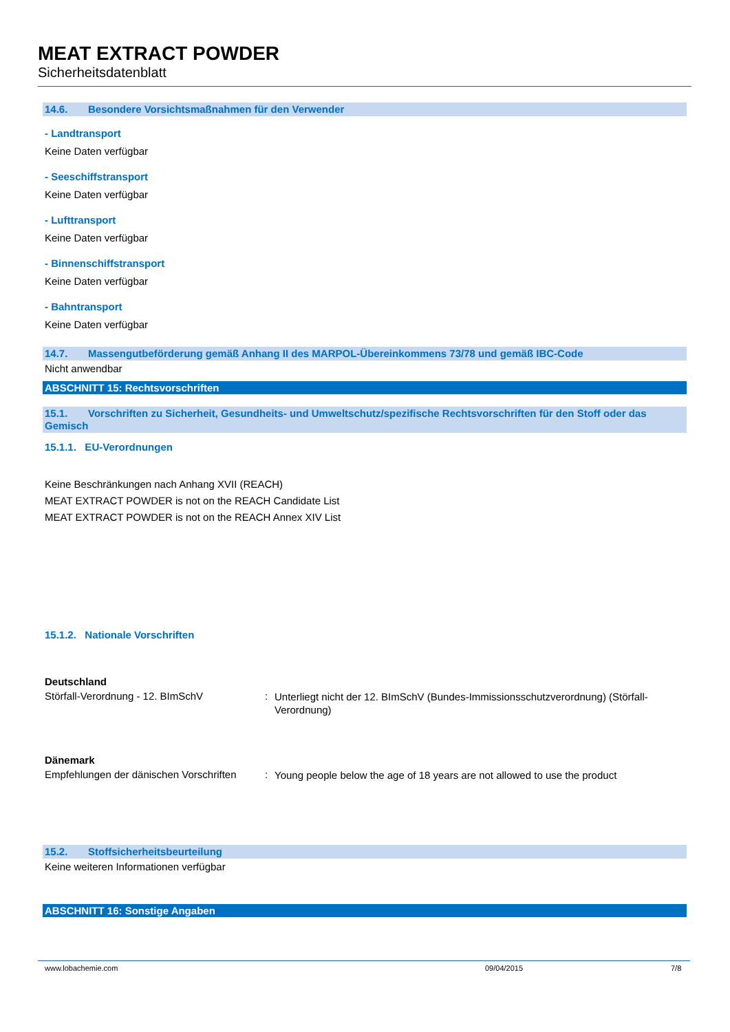MEAT EXTRACT POWDER
Sicherheitsdatenblatt
14.6. Besondere Vorsichtsmaßnahmen für den Verwender
- Landtransport
Keine Daten verfügbar
- Seeschiffstransport
Keine Daten verfügbar
- Lufttransport
Keine Daten verfügbar
- Binnenschiffstransport
Keine Daten verfügbar
- Bahntransport
Keine Daten verfügbar
14.7. Massengutbeförderung gemäß Anhang II des MARPOL-Übereinkommens 73/78 und gemäß IBC-Code
Nicht anwendbar
ABSCHNITT 15: Rechtsvorschriften
15.1. Vorschriften zu Sicherheit, Gesundheits- und Umweltschutz/spezifische Rechtsvorschriften für den Stoff oder das Gemisch
15.1.1. EU-Verordnungen
Keine Beschränkungen nach Anhang XVII (REACH)
MEAT EXTRACT POWDER is not on the REACH Candidate List
MEAT EXTRACT POWDER is not on the REACH Annex XIV List
15.1.2. Nationale Vorschriften
Deutschland
Störfall-Verordnung - 12. BImSchV :
Unterliegt nicht der 12. BImSchV (Bundes-Immissionsschutzverordnung) (Störfall-Verordnung)
Dänemark
Empfehlungen der dänischen Vorschriften
:
Young people below the age of 18 years are not allowed to use the product
15.2. Stoffsicherheitsbeurteilung
Keine weiteren Informationen verfügbar
ABSCHNITT 16: Sonstige Angaben
www.lobachemie.com 09/04/2015 7/8